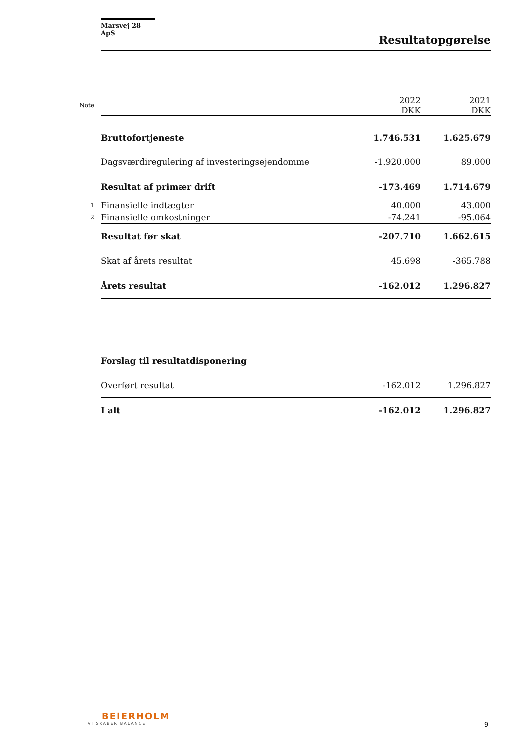Marsvej 28 ApS
Resultatopgørelse
| Note | | 2022 DKK | 2021 DKK |
| | Bruttofortjeneste | 1.746.531 | 1.625.679 |
| | Dagsværdiregulering af investeringsejendomme | -1.920.000 | 89.000 |
| | Resultat af primær drift | -173.469 | 1.714.679 |
| 1 | Finansielle indtægter | 40.000 | 43.000 |
| 2 | Finansielle omkostninger | -74.241 | -95.064 |
| | Resultat før skat | -207.710 | 1.662.615 |
| | Skat af årets resultat | 45.698 | -365.788 |
| | Årets resultat | -162.012 | 1.296.827 |
| | Forslag til resultatdisponering | | |
| | Overført resultat | -162.012 | 1.296.827 |
| | I alt | -162.012 | 1.296.827 |
BEIERHOLM
VI SKABER BALANCE
9